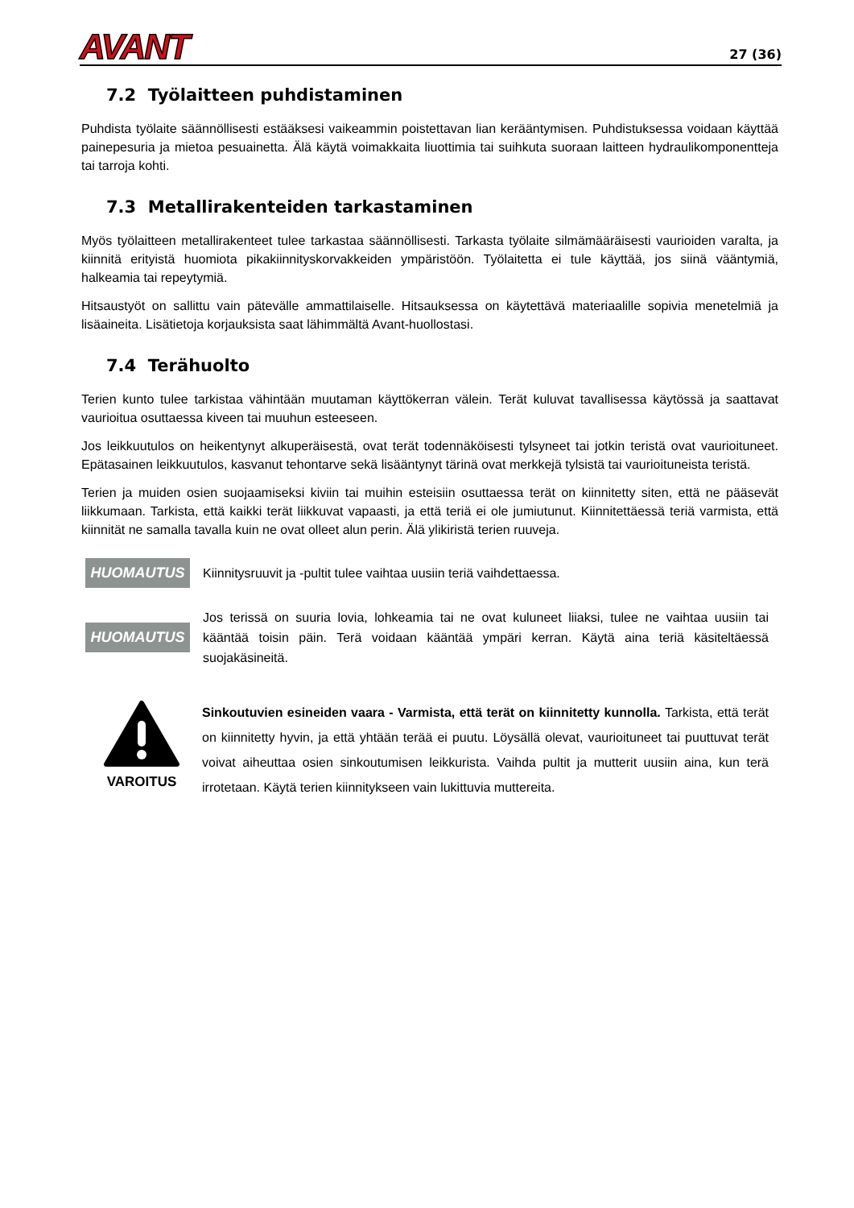AVANT
27 (36)
7.2 Työlaitteen puhdistaminen
Puhdista työlaite säännöllisesti estääksesi vaikeammin poistettavan lian kerääntymisen. Puhdistuksessa voidaan käyttää painepesuria ja mietoa pesuainetta. Älä käytä voimakkaita liuottimia tai suihkuta suoraan laitteen hydraulikomponentteja tai tarroja kohti.
7.3 Metallirakenteiden tarkastaminen
Myös työlaitteen metallirakenteet tulee tarkastaa säännöllisesti. Tarkasta työlaite silmämääräisesti vaurioiden varalta, ja kiinnitä erityistä huomiota pikakiinnityskorvakkeiden ympäristöön. Työlaitetta ei tule käyttää, jos siinä vääntymiä, halkeamia tai repeytymiä.
Hitsaustyöt on sallittu vain pätevälle ammattilaiselle. Hitsauksessa on käytettävä materiaalille sopivia menetelmiä ja lisäaineita. Lisätietoja korjauksista saat lähimmältä Avant-huollostasi.
7.4 Terähuolto
Terien kunto tulee tarkistaa vähintään muutaman käyttökerran välein. Terät kuluvat tavallisessa käytössä ja saattavat vaurioitua osuttaessa kiveen tai muuhun esteeseen.
Jos leikkuutulos on heikentynyt alkuperäisestä, ovat terät todennäköisesti tylsyneet tai jotkin teristä ovat vaurioituneet. Epätasainen leikkuutulos, kasvanut tehontarve sekä lisääntynyt tärinä ovat merkkejä tylsistä tai vaurioituneista teristä.
Terien ja muiden osien suojaamiseksi kiviin tai muihin esteisiin osuttaessa terät on kiinnitetty siten, että ne pääsevät liikkumaan. Tarkista, että kaikki terät liikkuvat vapaasti, ja että teriä ei ole jumiutunut. Kiinnitettäessä teriä varmista, että kiinnität ne samalla tavalla kuin ne ovat olleet alun perin. Älä ylikiristä terien ruuveja.
HUOMAUTUS
Kiinnitysruuvit ja -pultit tulee vaihtaa uusiin teriä vaihdettaessa.
HUOMAUTUS
Jos terissä on suuria lovia, lohkeamia tai ne ovat kuluneet liiaksi, tulee ne vaihtaa uusiin tai kääntää toisin päin. Terä voidaan kääntää ympäri kerran. Käytä aina teriä käsiteltäessä suojakäsineitä.
VAROITUS
Sinkoutuvien esineiden vaara - Varmista, että terät on kiinnitetty kunnolla. Tarkista, että terät on kiinnitetty hyvin, ja että yhtään terää ei puutu. Löysällä olevat, vaurioituneet tai puuttuvat terät voivat aiheuttaa osien sinkoutumisen leikkurista. Vaihda pultit ja mutterit uusiin aina, kun terä irrotetaan. Käytä terien kiinnitykseen vain lukittuvia muttereita.